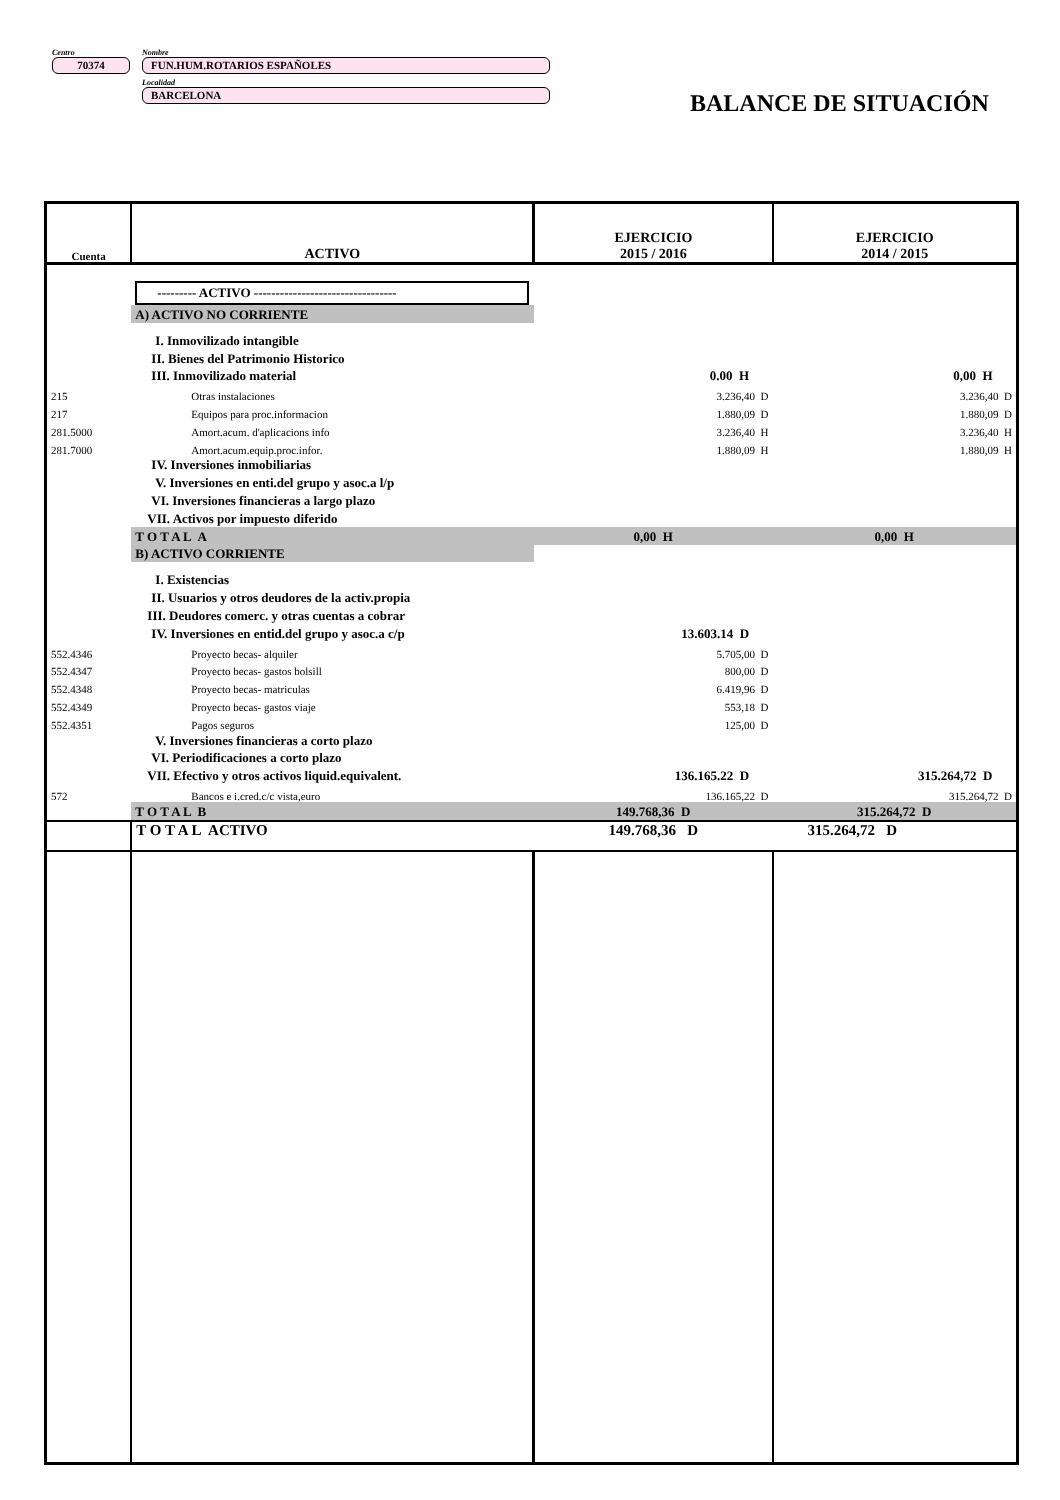Centro
70374
Nombre
FUN.HUM.ROTARIOS ESPAÑOLES
Localidad
BARCELONA
BALANCE DE SITUACIÓN
| Cuenta | ACTIVO | EJERCICIO 2015 / 2016 | EJERCICIO 2014 / 2015 |
| --- | --- | --- | --- |
| | --------- ACTIVO --------------------------------- | | |
| | A) ACTIVO NO CORRIENTE | | |
| | I. Inmovilizado intangible | | |
| | II. Bienes del Patrimonio Historico | | |
| | III. Inmovilizado material | 0.00 H | 0,00 H |
| 215 | Otras instalaciones | 3.236,40 D | 3.236,40 D |
| 217 | Equipos para proc.informacion | 1.880,09 D | 1.880,09 D |
| 281.5000 | Amort.acum. d'aplicacions info | 3.236,40 H | 3.236,40 H |
| 281.7000 | Amort.acum.equip.proc.infor. | 1.880,09 H | 1.880,09 H |
| | IV. Inversiones inmobiliarias | | |
| | V. Inversiones en enti.del grupo y asoc.a l/p | | |
| | VI. Inversiones financieras a largo plazo | | |
| | VII. Activos por impuesto diferido | | |
| | T O T A L A | 0,00 H | 0,00 H |
| | B) ACTIVO CORRIENTE | | |
| | I. Existencias | | |
| | II. Usuarios y otros deudores de la activ.propia | | |
| | III. Deudores comerc. y otras cuentas a cobrar | | |
| | IV. Inversiones en entid.del grupo y asoc.a c/p | 13.603.14 D | |
| 552.4346 | Proyecto becas- alquiler | 5.705,00 D | |
| 552.4347 | Proyecto becas- gastos bolsill | 800,00 D | |
| 552.4348 | Proyecto becas- matriculas | 6.419,96 D | |
| 552.4349 | Proyecto becas- gastos viaje | 553,18 D | |
| 552.4351 | Pagos seguros | 125,00 D | |
| | V. Inversiones financieras a corto plazo | | |
| | VI. Periodificaciones a corto plazo | | |
| | VII. Efectivo y otros activos liquid.equivalent. | 136.165.22 D | 315.264,72 D |
| 572 | Bancos e i.cred.c/c vista,euro | 136.165,22 D | 315.264,72 D |
| | T O T A L B | 149.768,36 D | 315.264,72 D |
| | T O T A L ACTIVO | 149.768,36 D | 315.264,72 D |